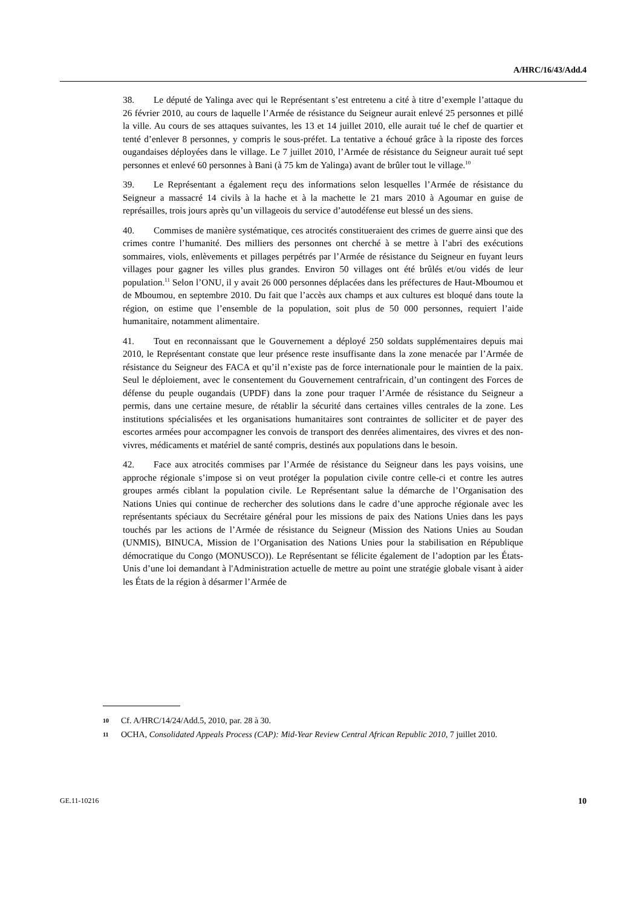A/HRC/16/43/Add.4
38. Le député de Yalinga avec qui le Représentant s’est entretenu a cité à titre d’exemple l’attaque du 26 février 2010, au cours de laquelle l’Armée de résistance du Seigneur aurait enlevé 25 personnes et pillé la ville. Au cours de ses attaques suivantes, les 13 et 14 juillet 2010, elle aurait tué le chef de quartier et tenté d’enlever 8 personnes, y compris le sous-préfet. La tentative a échoué grâce à la riposte des forces ougandaises déployées dans le village. Le 7 juillet 2010, l’Armée de résistance du Seigneur aurait tué sept personnes et enlevé 60 personnes à Bani (à 75 km de Yalinga) avant de brûler tout le village.<sup>10</sup>
39. Le Représentant a également reçu des informations selon lesquelles l’Armée de résistance du Seigneur a massacré 14 civils à la hache et à la machette le 21 mars 2010 à Agoumar en guise de représailles, trois jours après qu’un villageois du service d’autodéfense eut blessé un des siens.
40. Commises de manière systématique, ces atrocités constitueraient des crimes de guerre ainsi que des crimes contre l’humanité. Des milliers des personnes ont cherché à se mettre à l’abri des exécutions sommaires, viols, enlèvements et pillages perpétrés par l’Armée de résistance du Seigneur en fuyant leurs villages pour gagner les villes plus grandes. Environ 50 villages ont été brûlés et/ou vidés de leur population.<sup>11</sup> Selon l’ONU, il y avait 26 000 personnes déplacées dans les préfectures de Haut-Mboumou et de Mboumou, en septembre 2010. Du fait que l’accès aux champs et aux cultures est bloqué dans toute la région, on estime que l’ensemble de la population, soit plus de 50 000 personnes, requiert l’aide humanitaire, notamment alimentaire.
41. Tout en reconnaissant que le Gouvernement a déployé 250 soldats supplémentaires depuis mai 2010, le Représentant constate que leur présence reste insuffisante dans la zone menacée par l’Armée de résistance du Seigneur des FACA et qu’il n’existe pas de force internationale pour le maintien de la paix. Seul le déploiement, avec le consentement du Gouvernement centrafricain, d’un contingent des Forces de défense du peuple ougandais (UPDF) dans la zone pour traquer l’Armée de résistance du Seigneur a permis, dans une certaine mesure, de rétablir la sécurité dans certaines villes centrales de la zone. Les institutions spécialisées et les organisations humanitaires sont contraintes de solliciter et de payer des escortes armées pour accompagner les convois de transport des denrées alimentaires, des vivres et des non-vivres, médicaments et matériel de santé compris, destinés aux populations dans le besoin.
42. Face aux atrocités commises par l’Armée de résistance du Seigneur dans les pays voisins, une approche régionale s’impose si on veut protéger la population civile contre celle-ci et contre les autres groupes armés ciblant la population civile. Le Représentant salue la démarche de l’Organisation des Nations Unies qui continue de rechercher des solutions dans le cadre d’une approche régionale avec les représentants spéciaux du Secrétaire général pour les missions de paix des Nations Unies dans les pays touchés par les actions de l’Armée de résistance du Seigneur (Mission des Nations Unies au Soudan (UNMIS), BINUCA, Mission de l’Organisation des Nations Unies pour la stabilisation en République démocratique du Congo (MONUSCO)). Le Représentant se félicite également de l’adoption par les États-Unis d’une loi demandant à l'Administration actuelle de mettre au point une stratégie globale visant à aider les États de la région à désarmer l’Armée de
10 Cf. A/HRC/14/24/Add.5, 2010, par. 28 à 30.
11 OCHA, Consolidated Appeals Process (CAP): Mid-Year Review Central African Republic 2010, 7 juillet 2010.
GE.11-10216 10